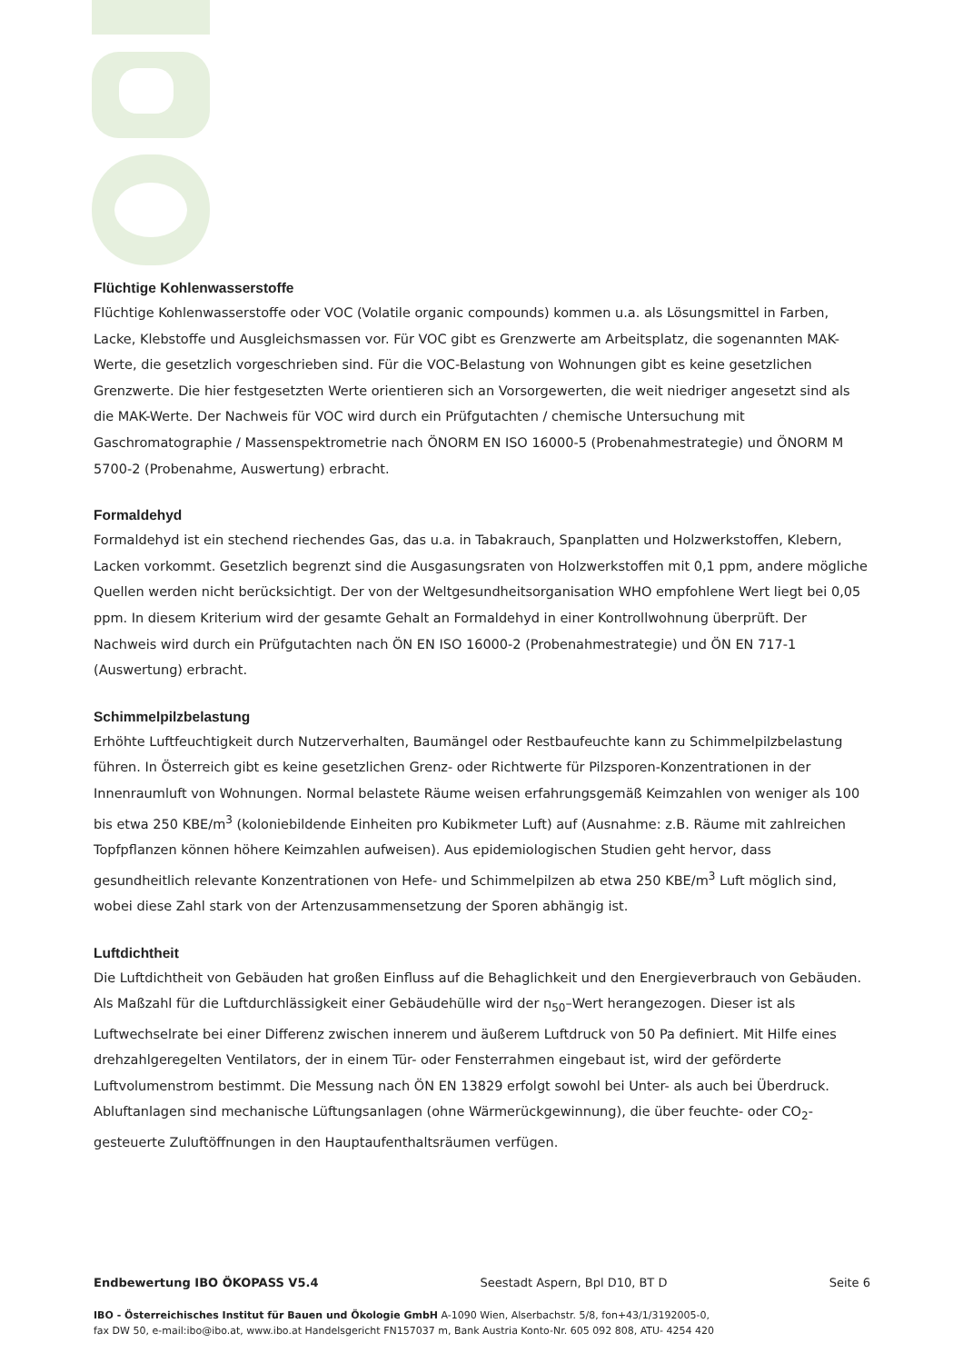Flüchtige Kohlenwasserstoffe
Flüchtige Kohlenwasserstoffe oder VOC (Volatile organic compounds) kommen u.a. als Lösungsmittel in Farben, Lacke, Klebstoffe und Ausgleichsmassen vor. Für VOC gibt es Grenzwerte am Arbeitsplatz, die sogenannten MAK-Werte, die gesetzlich vorgeschrieben sind. Für die VOC-Belastung von Wohnungen gibt es keine gesetzlichen Grenzwerte. Die hier festgesetzten Werte orientieren sich an Vorsorgewerten, die weit niedriger angesetzt sind als die MAK-Werte. Der Nachweis für VOC wird durch ein Prüfgutachten / chemische Untersuchung mit Gaschromatographie / Massenspektrometrie nach ÖNORM EN ISO 16000-5 (Probenahmestrategie) und ÖNORM M 5700-2 (Probenahme, Auswertung) erbracht.
Formaldehyd
Formaldehyd ist ein stechend riechendes Gas, das u.a. in Tabakrauch, Spanplatten und Holzwerkstoffen, Klebern, Lacken vorkommt. Gesetzlich begrenzt sind die Ausgasungsraten von Holzwerkstoffen mit 0,1 ppm, andere mögliche Quellen werden nicht berücksichtigt. Der von der Weltgesundheitsorganisation WHO empfohlene Wert liegt bei 0,05 ppm. In diesem Kriterium wird der gesamte Gehalt an Formaldehyd in einer Kontrollwohnung überprüft. Der Nachweis wird durch ein Prüfgutachten nach ÖN EN ISO 16000-2 (Probenahmestrategie) und ÖN EN 717-1 (Auswertung) erbracht.
Schimmelpilzbelastung
Erhöhte Luftfeuchtigkeit durch Nutzerverhalten, Baumängel oder Restbaufeuchte kann zu Schimmelpilzbelastung führen. In Österreich gibt es keine gesetzlichen Grenz- oder Richtwerte für Pilzsporen-Konzentrationen in der Innenraumluft von Wohnungen. Normal belastete Räume weisen erfahrungsgemäß Keimzahlen von weniger als 100 bis etwa 250 KBE/m<sup>3</sup> (koloniebildende Einheiten pro Kubikmeter Luft) auf (Ausnahme: z.B. Räume mit zahlreichen Topfpflanzen können höhere Keimzahlen aufweisen). Aus epidemiologischen Studien geht hervor, dass gesundheitlich relevante Konzentrationen von Hefe- und Schimmelpilzen ab etwa 250 KBE/m<sup>3</sup> Luft möglich sind, wobei diese Zahl stark von der Artenzusammensetzung der Sporen abhängig ist.
Luftdichtheit
Die Luftdichtheit von Gebäuden hat großen Einfluss auf die Behaglichkeit und den Energieverbrauch von Gebäuden. Als Maßzahl für die Luftdurchlässigkeit einer Gebäudehülle wird der n<sub>50</sub>–Wert herangezogen. Dieser ist als Luftwechselrate bei einer Differenz zwischen innerem und äußerem Luftdruck von 50 Pa definiert. Mit Hilfe eines drehzahlgeregelten Ventilators, der in einem Tür- oder Fensterrahmen eingebaut ist, wird der geförderte Luftvolumenstrom bestimmt. Die Messung nach ÖN EN 13829 erfolgt sowohl bei Unter- als auch bei Überdruck.
Abluftanlagen sind mechanische Lüftungsanlagen (ohne Wärmerückgewinnung), die über feuchte- oder CO<sub>2</sub>-gesteuerte Zuluftöffnungen in den Hauptaufenthaltsräumen verfügen.
Endbewertung IBO ÖKOPASS V5.4 Seestadt Aspern, Bpl D10, BT D Seite 6
IBO - Österreichisches Institut für Bauen und Ökologie GmbH A-1090 Wien, Alserbachstr. 5/8, fon+43/1/3192005-0,
fax DW 50, e-mail:ibo@ibo.at, www.ibo.at Handelsgericht FN157037 m, Bank Austria Konto-Nr. 605 092 808, ATU- 4254 420